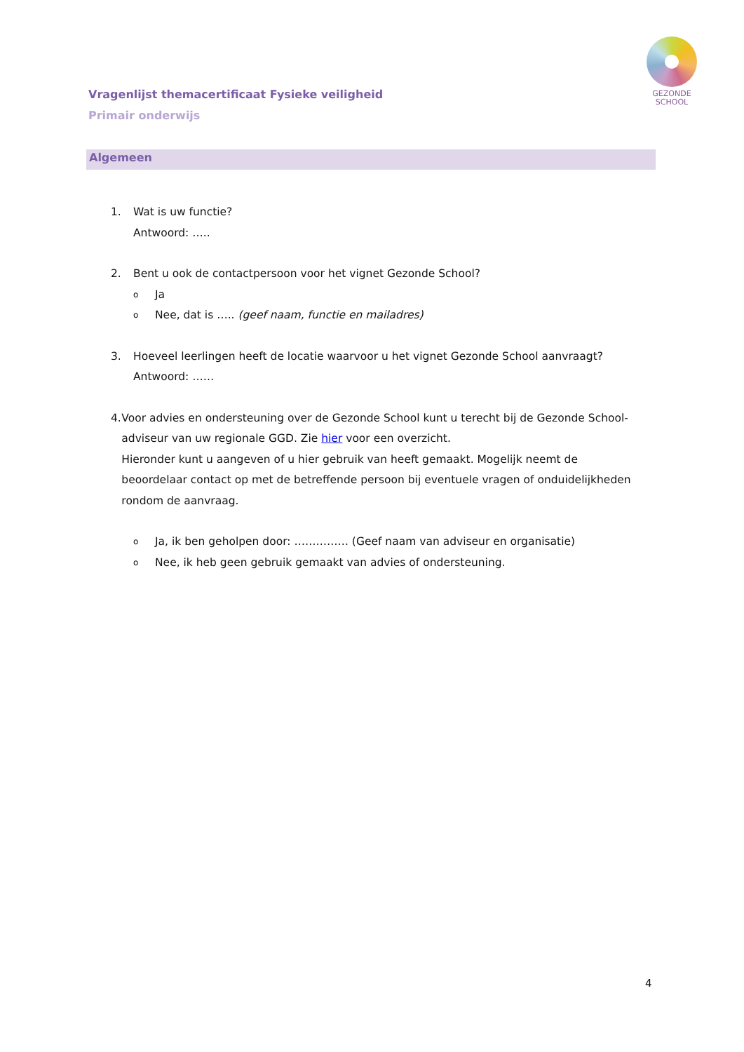GEZONDE
SCHOOL
Vragenlijst themacertificaat Fysieke veiligheid
Primair onderwijs
Algemeen
1. Wat is uw functie?
Antwoord: …..
2. Bent u ook de contactpersoon voor het vignet Gezonde School?
o Ja
o Nee, dat is ….. (geef naam, functie en mailadres)
3. Hoeveel leerlingen heeft de locatie waarvoor u het vignet Gezonde School aanvraagt?
Antwoord: ……
4. Voor advies en ondersteuning over de Gezonde School kunt u terecht bij de Gezonde School-adviseur van uw regionale GGD. Zie hier voor een overzicht.
Hieronder kunt u aangeven of u hier gebruik van heeft gemaakt. Mogelijk neemt de beoordelaar contact op met de betreffende persoon bij eventuele vragen of onduidelijkheden rondom de aanvraag.
o Ja, ik ben geholpen door: …………… (Geef naam van adviseur en organisatie)
o Nee, ik heb geen gebruik gemaakt van advies of ondersteuning.
4